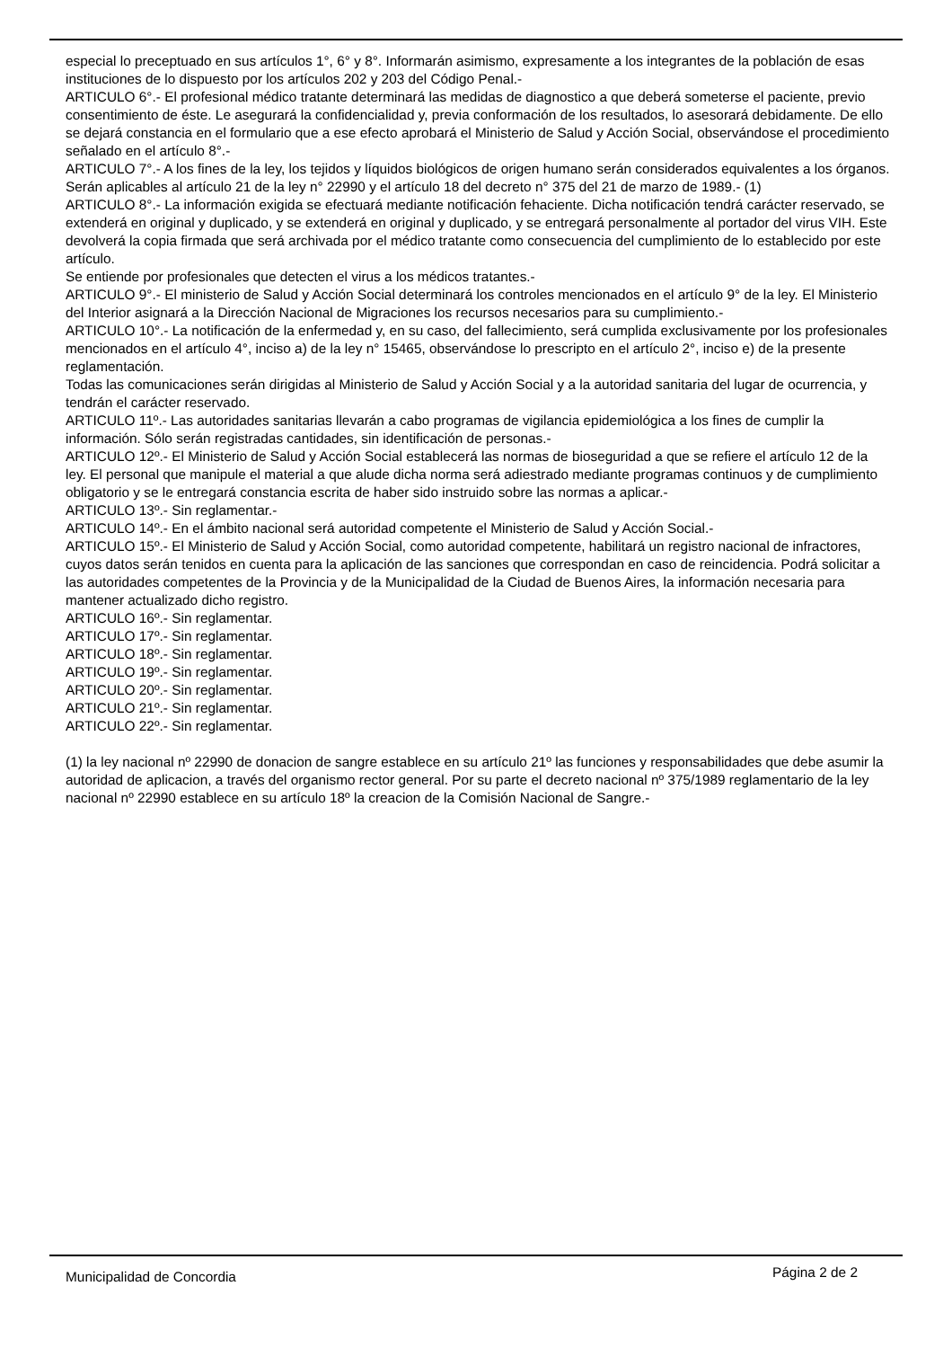especial lo preceptuado en sus artículos 1°, 6° y 8°. Informarán asimismo, expresamente a los integrantes de la población de esas instituciones de lo dispuesto por los artículos 202 y 203 del Código Penal.-
ARTICULO 6°.- El profesional médico tratante determinará las medidas de diagnostico a que deberá someterse el paciente, previo consentimiento de éste. Le asegurará la confidencialidad y, previa conformación de los resultados, lo asesorará debidamente. De ello se dejará constancia en el formulario que a ese efecto aprobará el Ministerio de Salud y Acción Social, observándose el procedimiento señalado en el artículo 8°.-
ARTICULO 7°.- A los fines de la ley, los tejidos y líquidos biológicos de origen humano serán considerados equivalentes a los órganos. Serán aplicables al artículo 21 de la ley n° 22990 y el artículo 18 del decreto n° 375 del 21 de marzo de 1989.- (1)
ARTICULO 8°.- La información exigida se efectuará mediante notificación fehaciente. Dicha notificación tendrá carácter reservado, se extenderá en original y duplicado, y se extenderá en original y duplicado, y se entregará personalmente al portador del virus VIH. Este devolverá la copia firmada que será archivada por el médico tratante como consecuencia del cumplimiento de lo establecido por este artículo.
Se entiende por profesionales que detecten el virus a los médicos tratantes.-
ARTICULO 9°.- El ministerio de Salud y Acción Social determinará los controles mencionados en el artículo 9° de la ley. El Ministerio del Interior asignará a la Dirección Nacional de Migraciones los recursos necesarios para su cumplimiento.-
ARTICULO 10°.- La notificación de la enfermedad y, en su caso, del fallecimiento, será cumplida exclusivamente por los profesionales mencionados en el artículo 4°, inciso a) de la ley n° 15465, observándose lo prescripto en el artículo 2°, inciso e) de la presente reglamentación.
Todas las comunicaciones serán dirigidas al Ministerio de Salud y Acción Social y a la autoridad sanitaria del lugar de ocurrencia, y tendrán el carácter reservado.
ARTICULO 11º.- Las autoridades sanitarias llevarán a cabo programas de vigilancia epidemiológica a los fines de cumplir la información. Sólo serán registradas cantidades, sin identificación de personas.-
ARTICULO 12º.- El Ministerio de Salud y Acción Social establecerá las normas de bioseguridad a que se refiere el artículo 12 de la ley. El personal que manipule el material a que alude dicha norma será adiestrado mediante programas continuos y de cumplimiento obligatorio y se le entregará constancia escrita de haber sido instruido sobre las normas a aplicar.-
ARTICULO 13º.- Sin reglamentar.-
ARTICULO 14º.- En el ámbito nacional será autoridad competente el Ministerio de Salud y Acción Social.-
ARTICULO 15º.- El Ministerio de Salud y Acción Social, como autoridad competente, habilitará un registro nacional de infractores, cuyos datos serán tenidos en cuenta para la aplicación de las sanciones que correspondan en caso de reincidencia. Podrá solicitar a las autoridades competentes de la Provincia y de la Municipalidad de la Ciudad de Buenos Aires, la información necesaria para mantener actualizado dicho registro.
ARTICULO 16º.- Sin reglamentar.
ARTICULO 17º.- Sin reglamentar.
ARTICULO 18º.- Sin reglamentar.
ARTICULO 19º.- Sin reglamentar.
ARTICULO 20º.- Sin reglamentar.
ARTICULO 21º.- Sin reglamentar.
ARTICULO 22º.- Sin reglamentar.
(1) la ley nacional nº 22990 de donacion de sangre establece en su artículo 21º las funciones y responsabilidades que debe asumir la autoridad de aplicacion, a través del organismo rector general. Por su parte el decreto nacional nº 375/1989 reglamentario de la ley nacional nº 22990 establece en su artículo 18º la creacion de la Comisión Nacional de Sangre.-
Municipalidad de Concordia Página 2 de 2